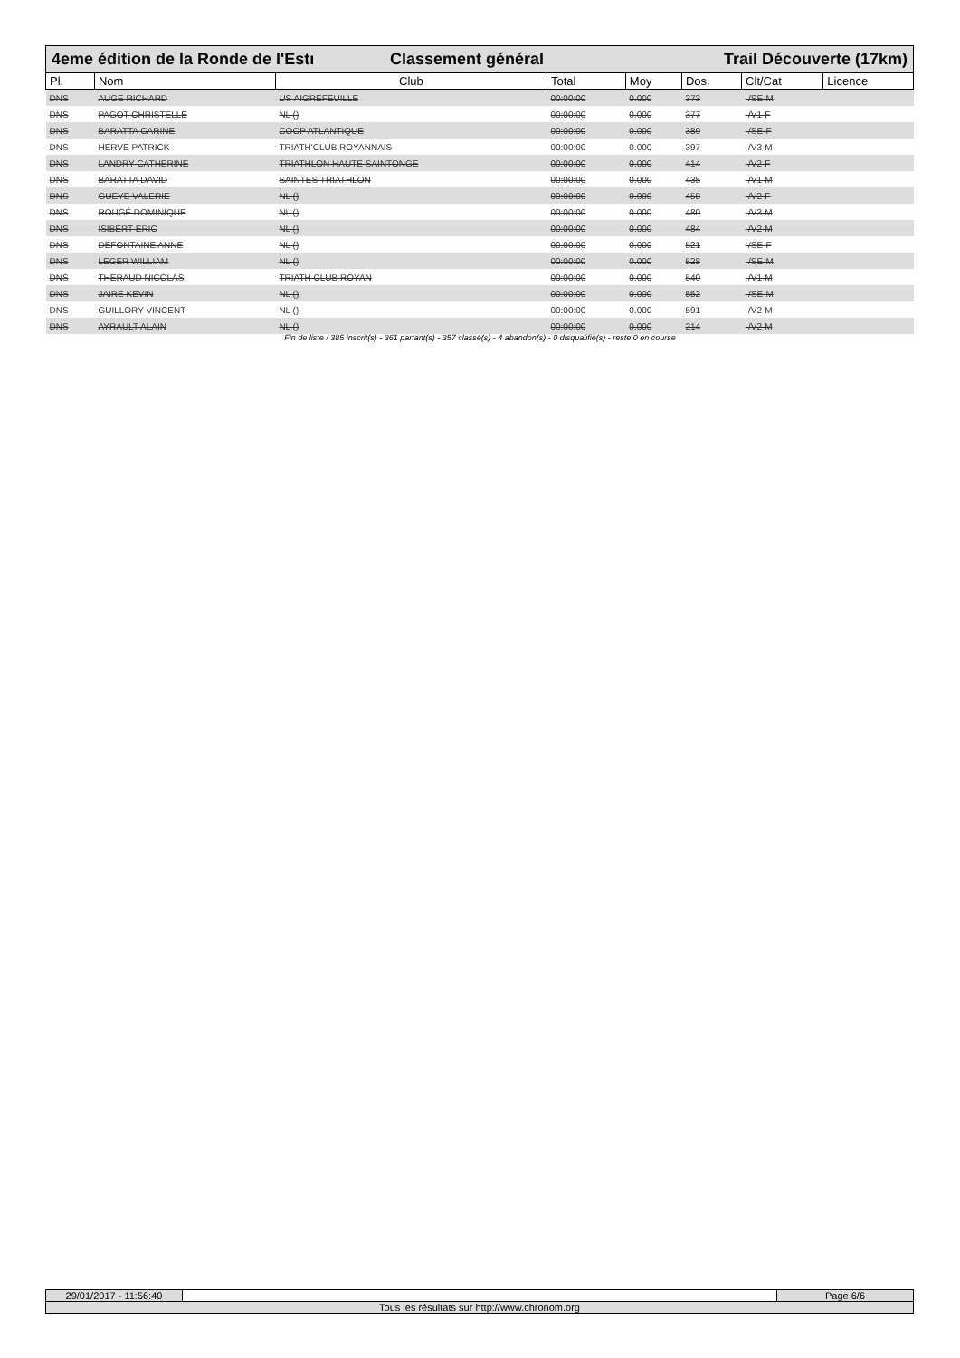4eme édition de la Ronde de l'Estı
Classement général Trail Découverte (17km)
| Pl. | Nom | Club | Total | Moy | Dos. | Clt/Cat | Licence |
| --- | --- | --- | --- | --- | --- | --- | --- |
| DNS | AUGE RICHARD | US AIGREFEUILLE | 00:00:00 | 0.000 | 373 | -/SE-M | |
| DNS | PAGOT CHRISTELLE | NL () | 00:00:00 | 0.000 | 377 | -/V1-F | |
| DNS | BARATTA CARINE | COOP ATLANTIQUE | 00:00:00 | 0.000 | 389 | -/SE-F | |
| DNS | HERVE PATRICK | TRIATH'CLUB ROYANNAIS | 00:00:00 | 0.000 | 397 | -/V3-M | |
| DNS | LANDRY CATHERINE | TRIATHLON HAUTE SAINTONGE | 00:00:00 | 0.000 | 414 | -/V2-F | |
| DNS | BARATTA DAVID | SAINTES TRIATHLON | 00:00:00 | 0.000 | 435 | -/V1-M | |
| DNS | GUEYE VALERIE | NL () | 00:00:00 | 0.000 | 458 | -/V2-F | |
| DNS | ROUGÉ DOMINIQUE | NL () | 00:00:00 | 0.000 | 480 | -/V3-M | |
| DNS | ISIBERT ERIC | NL () | 00:00:00 | 0.000 | 484 | -/V2-M | |
| DNS | DEFONTAINE ANNE | NL () | 00:00:00 | 0.000 | 521 | -/SE-F | |
| DNS | LEGER WILLIAM | NL () | 00:00:00 | 0.000 | 528 | -/SE-M | |
| DNS | THERAUD NICOLAS | TRIATH CLUB ROYAN | 00:00:00 | 0.000 | 540 | -/V1-M | |
| DNS | JAIRE KEVIN | NL () | 00:00:00 | 0.000 | 552 | -/SE-M | |
| DNS | GUILLORY VINCENT | NL () | 00:00:00 | 0.000 | 591 | -/V2-M | |
| DNS | AYRAULT ALAIN | NL () | 00:00:00 | 0.000 | 214 | -/V2-M | |
Fin de liste / 385 inscrit(s) - 361 partant(s) - 357 classé(s) - 4 abandon(s) - 0 disqualifié(s) - reste 0 en course
29/01/2017 - 11:56:40 Page 6/6
Tous les résultats sur http://www.chronom.org